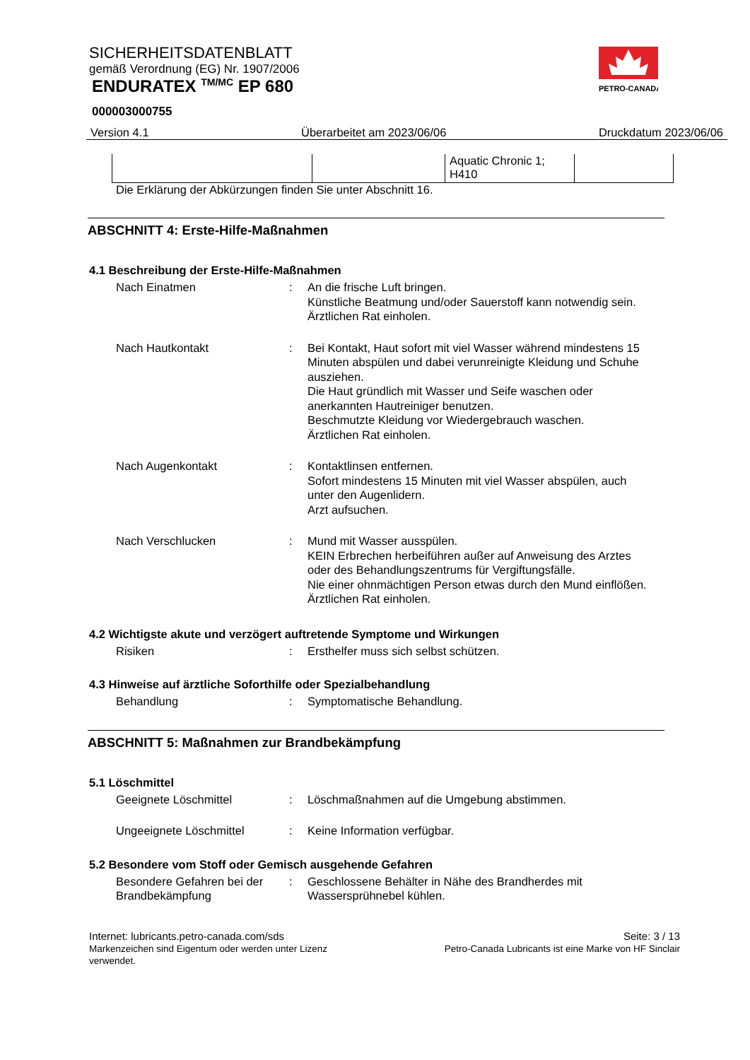PETRO-CANADA
SICHERHEITSDATENBLATT
gemäß Verordnung (EG) Nr. 1907/2006
ENDURATEX <sup>TM/MC</sup> EP 680
000003000755
Version 4.1 Überarbeitet am 2023/06/06 Druckdatum 2023/06/06
| | | Aquatic Chronic 1; H410 | |
Die Erklärung der Abkürzungen finden Sie unter Abschnitt 16.
ABSCHNITT 4: Erste-Hilfe-Maßnahmen
4.1 Beschreibung der Erste-Hilfe-Maßnahmen
Nach Einatmen : An die frische Luft bringen.
Künstliche Beatmung und/oder Sauerstoff kann notwendig sein.
Ärztlichen Rat einholen.
Nach Hautkontakt : Bei Kontakt, Haut sofort mit viel Wasser während mindestens 15 Minuten abspülen und dabei verunreinigte Kleidung und Schuhe ausziehen.
Die Haut gründlich mit Wasser und Seife waschen oder anerkannten Hautreiniger benutzen.
Beschmutzte Kleidung vor Wiedergebrauch waschen.
Ärztlichen Rat einholen.
Nach Augenkontakt : Kontaktlinsen entfernen.
Sofort mindestens 15 Minuten mit viel Wasser abspülen, auch unter den Augenlidern.
Arzt aufsuchen.
Nach Verschlucken : Mund mit Wasser ausspülen.
KEIN Erbrechen herbeiführen außer auf Anweisung des Arztes oder des Behandlungszentrums für Vergiftungsfälle.
Nie einer ohnmächtigen Person etwas durch den Mund einflößen.
Ärztlichen Rat einholen.
4.2 Wichtigste akute und verzögert auftretende Symptome und Wirkungen
Risiken : Ersthelfer muss sich selbst schützen.
4.3 Hinweise auf ärztliche Soforthilfe oder Spezialbehandlung
Behandlung : Symptomatische Behandlung.
ABSCHNITT 5: Maßnahmen zur Brandbekämpfung
5.1 Löschmittel
Geeignete Löschmittel : Löschmaßnahmen auf die Umgebung abstimmen.
Ungeeignete Löschmittel : Keine Information verfügbar.
5.2 Besondere vom Stoff oder Gemisch ausgehende Gefahren
Besondere Gefahren bei der Brandbekämpfung
: Geschlossene Behälter in Nähe des Brandherdes mit Wassersprühnebel kühlen.
Internet: lubricants.petro-canada.com/sds
Markenzeichen sind Eigentum oder werden unter Lizenz
verwendet.
Seite: 3 / 13
Petro-Canada Lubricants ist eine Marke von HF Sinclair